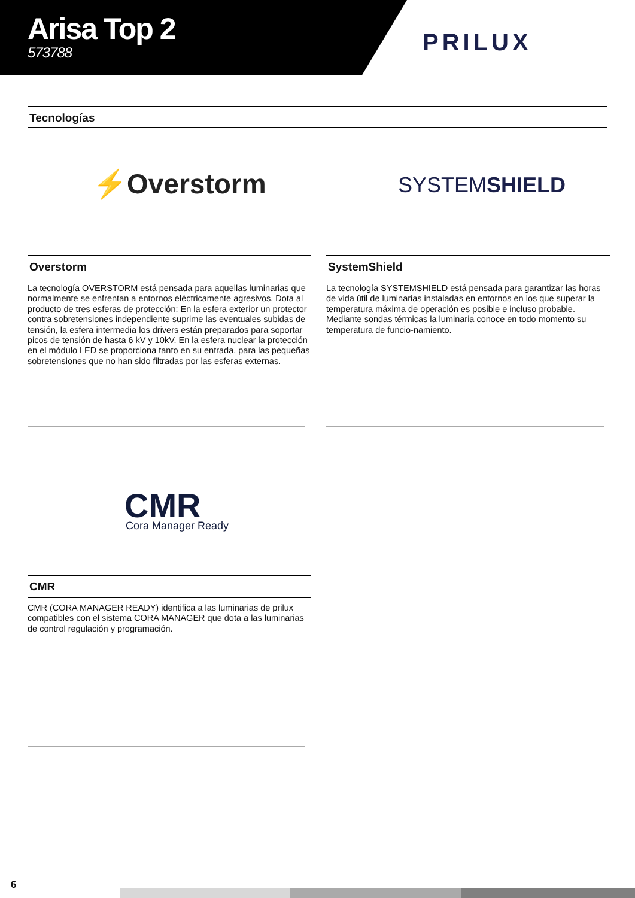Arisa Top 2
573788
PRILUX
Tecnologías
⚡Overstorm SYSTEMSHIELD
Overstorm
La tecnología OVERSTORM está pensada para aquellas luminarias que normalmente se enfrentan a entornos eléctricamente agresivos. Dota al producto de tres esferas de protección: En la esfera exterior un protector contra sobretensiones independiente suprime las eventuales subidas de tensión, la esfera intermedia los drivers están preparados para soportar picos de tensión de hasta 6 kV y 10kV. En la esfera nuclear la protección en el módulo LED se proporciona tanto en su entrada, para las pequeñas sobretensiones que no han sido filtradas por las esferas externas.
SystemShield
La tecnología SYSTEMSHIELD está pensada para garantizar las horas de vida útil de luminarias instaladas en entornos en los que superar la temperatura máxima de operación es posible e incluso probable. Mediante sondas térmicas la luminaria conoce en todo momento su temperatura de funcio-namiento.
CMR Cora Manager Ready
CMR
CMR (CORA MANAGER READY) identifica a las luminarias de prilux compatibles con el sistema CORA MANAGER que dota a las luminarias de control regulación y programación.
6